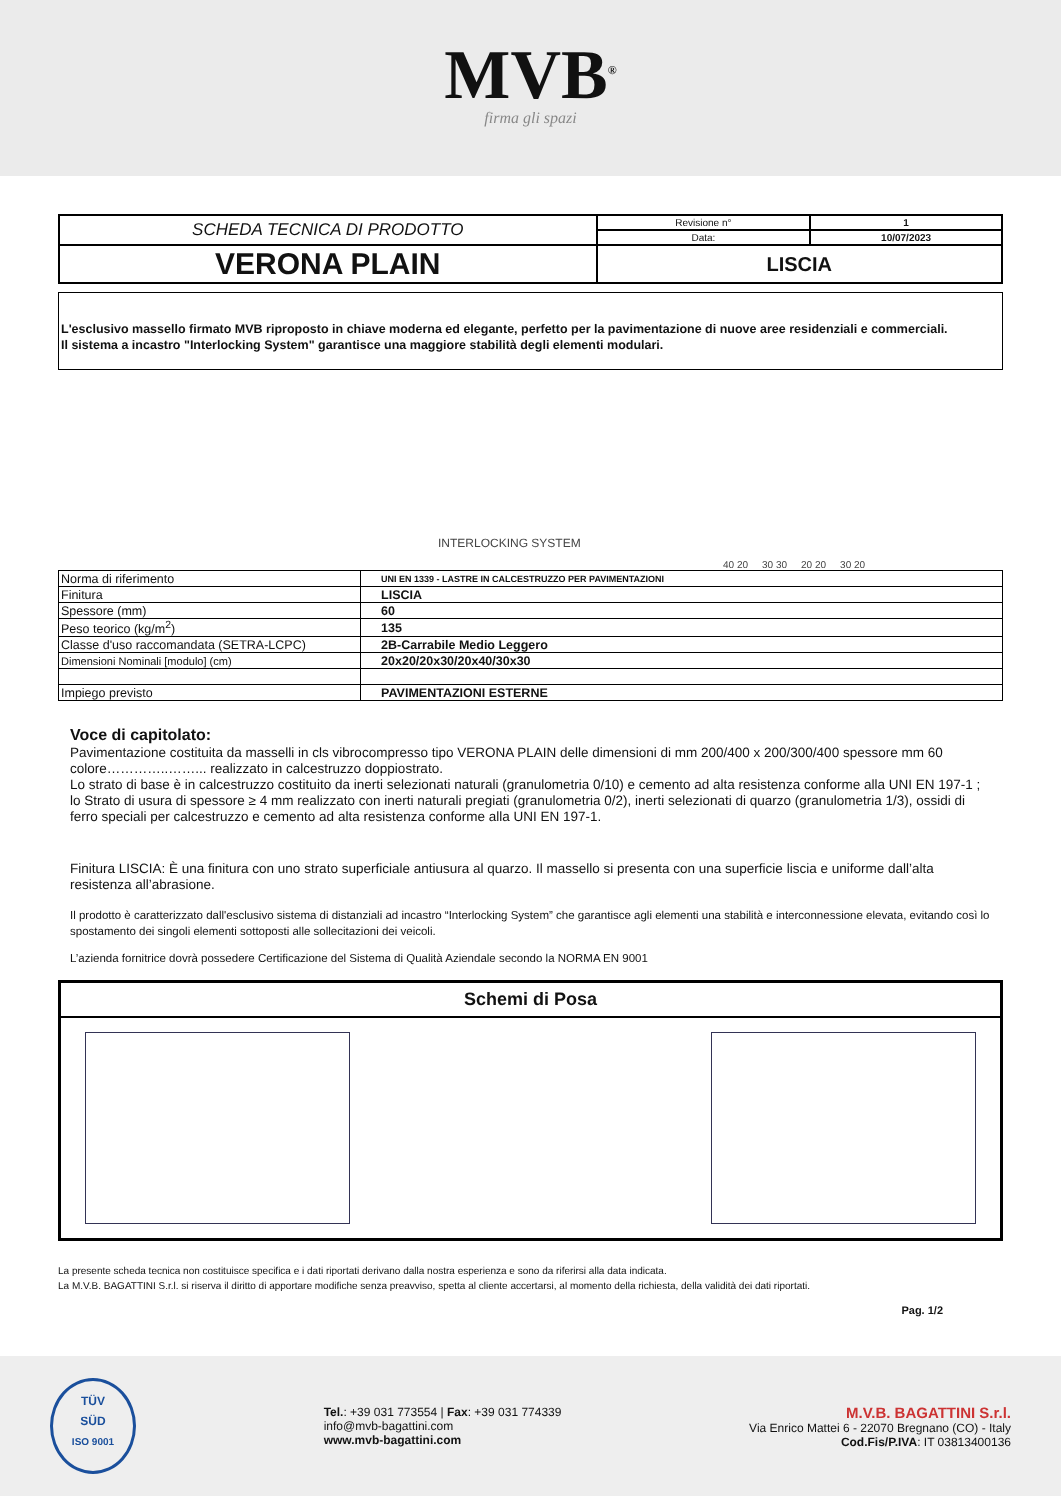MVB<sup>®</sup>
firma gli spazi
| SCHEDA TECNICA DI PRODOTTO | Revisione n° | 1 |
| | Data: | 10/07/2023 |
| VERONA PLAIN | LISCIA | |
L'esclusivo massello firmato MVB riproposto in chiave moderna ed elegante, perfetto per la pavimentazione di nuove aree residenziali e commerciali.
Il sistema a incastro "Interlocking System" garantisce una maggiore stabilità degli elementi modulari.
INTERLOCKING SYSTEM
40 20 30 30 20 20 30 20
| Norma di riferimento | UNI EN 1339 - LASTRE IN CALCESTRUZZO PER PAVIMENTAZIONI |
| Finitura | LISCIA |
| Spessore (mm) | 60 |
| Peso teorico (kg/m<sup>2</sup>) | 135 |
| Classe d'uso raccomandata (SETRA-LCPC) | 2B-Carrabile Medio Leggero |
| Dimensioni Nominali [modulo] (cm) | 20x20/20x30/20x40/30x30 |
| Impiego previsto | PAVIMENTAZIONI ESTERNE |
Voce di capitolato:
Pavimentazione costituita da masselli in cls vibrocompresso tipo VERONA PLAIN delle dimensioni di mm 200/400 x 200/300/400 spessore mm 60 colore…………..……... realizzato in calcestruzzo doppiostrato.
Lo strato di base è in calcestruzzo costituito da inerti selezionati naturali (granulometria 0/10) e cemento ad alta resistenza conforme alla UNI EN 197-1 ; lo Strato di usura di spessore ≥ 4 mm realizzato con inerti naturali pregiati (granulometria 0/2), inerti selezionati di quarzo (granulometria 1/3), ossidi di ferro speciali per calcestruzzo e cemento ad alta resistenza conforme alla UNI EN 197-1.
Finitura LISCIA: È una finitura con uno strato superficiale antiusura al quarzo. Il massello si presenta con una superficie liscia e uniforme dall’alta resistenza all’abrasione.
Il prodotto è caratterizzato dall'esclusivo sistema di distanziali ad incastro “Interlocking System” che garantisce agli elementi una stabilità e interconnessione elevata, evitando così lo spostamento dei singoli elementi sottoposti alle sollecitazioni dei veicoli.
L’azienda fornitrice dovrà possedere Certificazione del Sistema di Qualità Aziendale secondo la NORMA EN 9001
Schemi di Posa
La presente scheda tecnica non costituisce specifica e i dati riportati derivano dalla nostra esperienza e sono da riferirsi alla data indicata.
La M.V.B. BAGATTINI S.r.l. si riserva il diritto di apportare modifiche senza preavviso, spetta al cliente accertarsi, al momento della richiesta, della validità dei dati riportati.
Pag. 1/2
TÜV
SÜD
ISO 9001
Tel.: +39 031 773554 | Fax: +39 031 774339
info@mvb-bagattini.com
www.mvb-bagattini.com
M.V.B. BAGATTINI S.r.l.
Via Enrico Mattei 6 - 22070 Bregnano (CO) - Italy
Cod.Fis/P.IVA: IT 03813400136